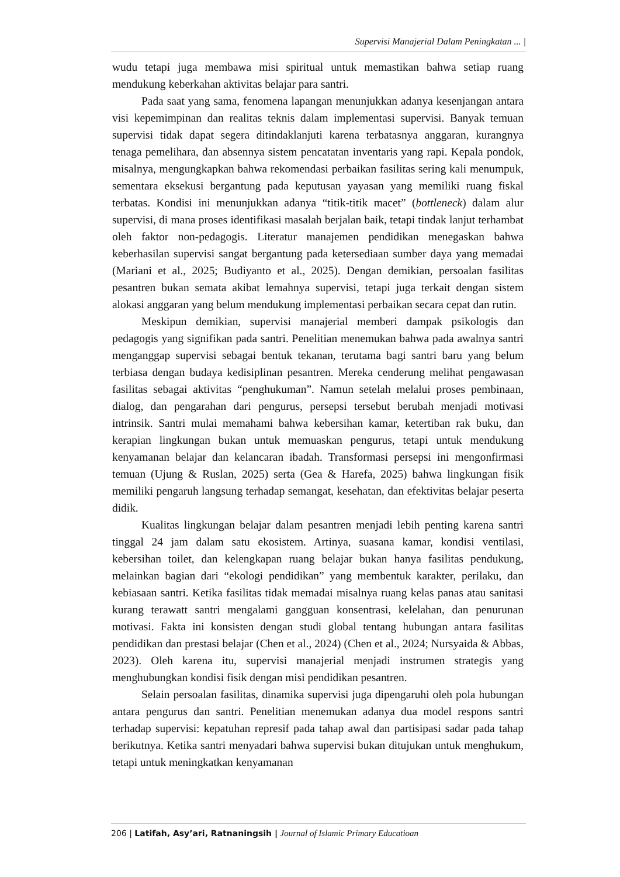Supervisi Manajerial Dalam Peningkatan ... |
wudu tetapi juga membawa misi spiritual untuk memastikan bahwa setiap ruang mendukung keberkahan aktivitas belajar para santri.
Pada saat yang sama, fenomena lapangan menunjukkan adanya kesenjangan antara visi kepemimpinan dan realitas teknis dalam implementasi supervisi. Banyak temuan supervisi tidak dapat segera ditindaklanjuti karena terbatasnya anggaran, kurangnya tenaga pemelihara, dan absennya sistem pencatatan inventaris yang rapi. Kepala pondok, misalnya, mengungkapkan bahwa rekomendasi perbaikan fasilitas sering kali menumpuk, sementara eksekusi bergantung pada keputusan yayasan yang memiliki ruang fiskal terbatas. Kondisi ini menunjukkan adanya “titik-titik macet” (bottleneck) dalam alur supervisi, di mana proses identifikasi masalah berjalan baik, tetapi tindak lanjut terhambat oleh faktor non-pedagogis. Literatur manajemen pendidikan menegaskan bahwa keberhasilan supervisi sangat bergantung pada ketersediaan sumber daya yang memadai (Mariani et al., 2025; Budiyanto et al., 2025). Dengan demikian, persoalan fasilitas pesantren bukan semata akibat lemahnya supervisi, tetapi juga terkait dengan sistem alokasi anggaran yang belum mendukung implementasi perbaikan secara cepat dan rutin.
Meskipun demikian, supervisi manajerial memberi dampak psikologis dan pedagogis yang signifikan pada santri. Penelitian menemukan bahwa pada awalnya santri menganggap supervisi sebagai bentuk tekanan, terutama bagi santri baru yang belum terbiasa dengan budaya kedisiplinan pesantren. Mereka cenderung melihat pengawasan fasilitas sebagai aktivitas “penghukuman”. Namun setelah melalui proses pembinaan, dialog, dan pengarahan dari pengurus, persepsi tersebut berubah menjadi motivasi intrinsik. Santri mulai memahami bahwa kebersihan kamar, ketertiban rak buku, dan kerapian lingkungan bukan untuk memuaskan pengurus, tetapi untuk mendukung kenyamanan belajar dan kelancaran ibadah. Transformasi persepsi ini mengonfirmasi temuan (Ujung & Ruslan, 2025) serta (Gea & Harefa, 2025) bahwa lingkungan fisik memiliki pengaruh langsung terhadap semangat, kesehatan, dan efektivitas belajar peserta didik.
Kualitas lingkungan belajar dalam pesantren menjadi lebih penting karena santri tinggal 24 jam dalam satu ekosistem. Artinya, suasana kamar, kondisi ventilasi, kebersihan toilet, dan kelengkapan ruang belajar bukan hanya fasilitas pendukung, melainkan bagian dari “ekologi pendidikan” yang membentuk karakter, perilaku, dan kebiasaan santri. Ketika fasilitas tidak memadai misalnya ruang kelas panas atau sanitasi kurang terawatt santri mengalami gangguan konsentrasi, kelelahan, dan penurunan motivasi. Fakta ini konsisten dengan studi global tentang hubungan antara fasilitas pendidikan dan prestasi belajar (Chen et al., 2024) (Chen et al., 2024; Nursyaida & Abbas, 2023). Oleh karena itu, supervisi manajerial menjadi instrumen strategis yang menghubungkan kondisi fisik dengan misi pendidikan pesantren.
Selain persoalan fasilitas, dinamika supervisi juga dipengaruhi oleh pola hubungan antara pengurus dan santri. Penelitian menemukan adanya dua model respons santri terhadap supervisi: kepatuhan represif pada tahap awal dan partisipasi sadar pada tahap berikutnya. Ketika santri menyadari bahwa supervisi bukan ditujukan untuk menghukum, tetapi untuk meningkatkan kenyamanan
206 | Latifah, Asy’ari, Ratnaningsih | Journal of Islamic Primary Educatioan